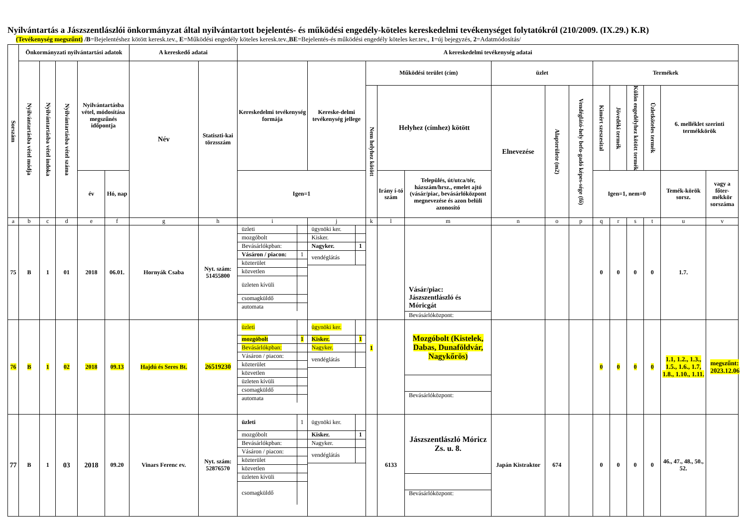Nyilvántartás a Jászszentlászlói önkormányzat által nyilvántartott bejelentés- és működési engedély-köteles kereskedelmi tevékenységet folytatókról (210/2009. (IX.29.) K.R)
(Tevékenység megszűnt) /B=Bejelentéshez kötött keresk.tev., E=Működési engedély köteles keresk.tev.,BE=Bejelentés-és működési engedély köteles ker.tev., 1=új bejegyzés, 2=Adatmódosítás/
| Sorszám | Önkormányzati nyilvántartási adatok | | | | | A kereskedő adatai | | A kereskedelmi tevékenység adatai | | | | | | | | | | | | | |
| --- | --- | --- | --- | --- | --- | --- | --- | --- | --- | --- | --- | --- | --- | --- | --- | --- | --- | --- | --- | --- | --- |
| | Nyilvántartásba vétel módja | Nyilvántartásba vétel indoka | Nyilvántartásba vétel száma | Nyilvántartásba vétel, módosítása megszűnés időpontja | | Név | Statiszti-kai törzsszám | Kereskedelmi tevékenység formája | Kereske-delmi tevékenység jellege | Működési terület (cím) | | | üzlet | | | Termékek | | | | | |
| | | | | | | | | | | Nem helyhez kötött | Helyhez (címhez) kötött | | Elnevezése | Alapterülete (m2) | Vendéglátó-hely befo-gadó képes-sége (fő) | Kimért szeszesital | Jövedéki termék | Külön engedélyhez kötött termék | Üzletköteles termék | 6. melléklet szerinti termékkörök | |
| | | | | év | Hó, nap | | | Igen=1 | | | Irány í-tó szám | Település, út/utca/tér, házszám/hrsz., emelet ajtó (vásár/piac, bevásárlóközpont megnevezése és azon belüli azonosító | | | | Igen=1, nem=0 | | | | Temék-körök sorsz. | vagy a főter-mékkör sorszáma |
| a | b | c | d | e | f | g | h | i | j | k | l | m | n | o | p | q | r | s | t | u | v |
| 75 | B | 1 | 01 | 2018 | 06.01. | Hornyák Csaba | Nyt. szám: 51455800 | / üzleti / / / mozgóbolt / / / Bevásárlókpban: / / / Vásáron / piacon: / 1 / / közterület / / / közvetlen / / / üzleten kívüli / / / csomagküldő / / / automata / / | / ügynöki ker. / / / Kisker. / / / Nagyker. / 1 / / vendéglátás / / | | | / Vásár/piac: Jászszentlászló és Móricgát / / Bevásárlóközpont: / | | | | 0 | 0 | 0 | 0 | 1.7. | |
| 76 | B | 1 | 02 | 2018 | 09.13 | Hajdú és Seres Bt. | 26519230 | / üzleti / / / mozgóbolt / 1 / / Bevásárlókpban: / / / Vásáron / piacon: / / / közterület / / / közvetlen / / / üzleten kívüli / / / csomagküldő / / / automata / / | / ügynöki ker. / / / Kisker. / 1 / / Nagyker. / / / vendéglátás / / | 1 | | / Mozgóbolt (Kistelek, Dabas, Dunaföldvár, Nagykőrös) / / Bevásárlóközpont: / | | | | 0 | 0 | 0 | 0 | 1.1, 1.2., 1.3., 1.5., 1.6., 1.7, 1.8., 1.10., 1.11. | megszűnt: 2023.12.06 |
| 77 | B | 1 | 03 | 2018 | 09.20 | Vinars Ferenc ev. | Nyt. szám: 52876570 | / üzleti / 1 / / mozgóbolt / / / Bevásárlókpban: / / / Vásáron / piacon: / / / közterület / / / közvetlen / / / üzleten kívüli / / / csomagküldő / / | / ügynöki ker. / / / Kisker. / 1 / / Nagyker. / / / vendéglátás / / | | 6133 | / Jászszentlászló Móricz Zs. u. 8. / / Bevásárlóközpont: / | Japán Kistraktor | 674 | | 0 | 0 | 0 | 0 | 46., 47., 48., 50., 52. | |